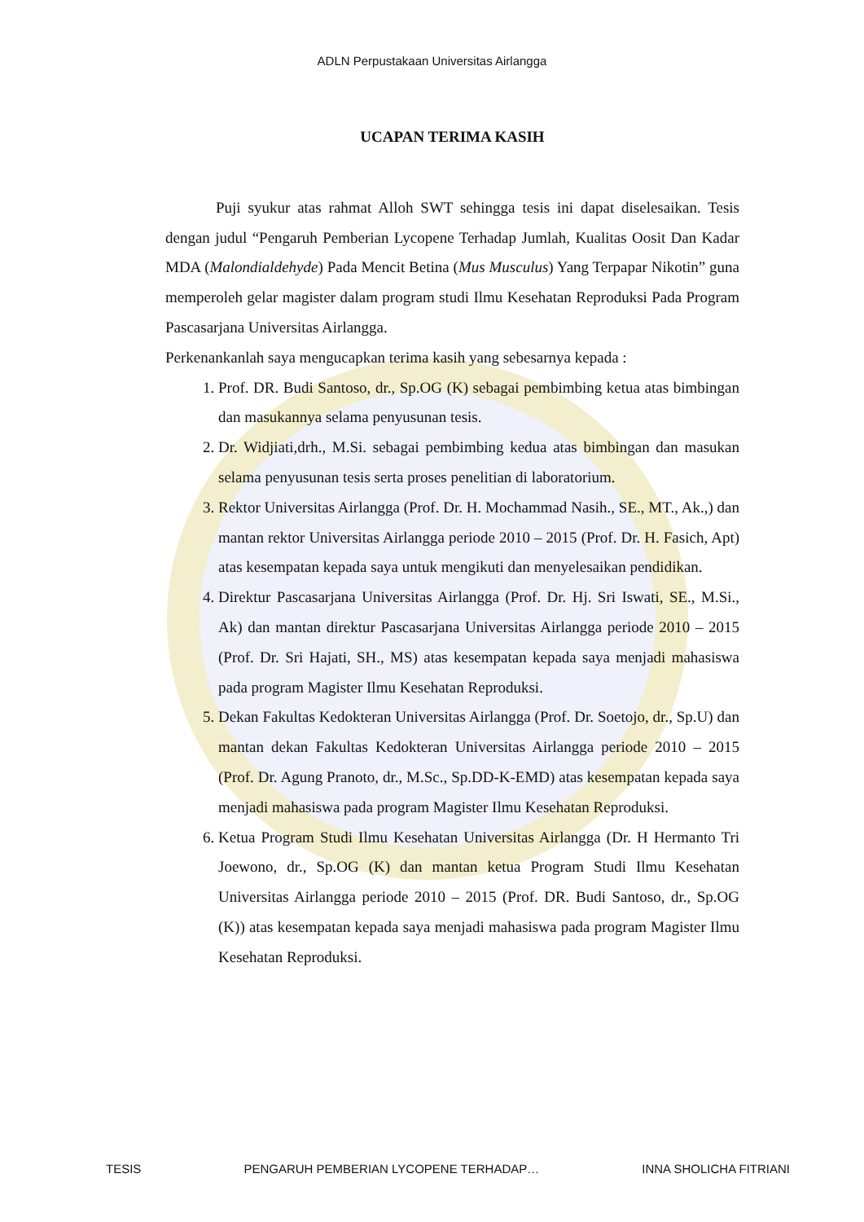ADLN Perpustakaan Universitas Airlangga
UCAPAN TERIMA KASIH
Puji syukur atas rahmat Alloh SWT sehingga tesis ini dapat diselesaikan. Tesis dengan judul “Pengaruh Pemberian Lycopene Terhadap Jumlah, Kualitas Oosit Dan Kadar MDA (Malondialdehyde) Pada Mencit Betina (Mus Musculus) Yang Terpapar Nikotin” guna memperoleh gelar magister dalam program studi Ilmu Kesehatan Reproduksi Pada Program Pascasarjana Universitas Airlangga.
Perkenankanlah saya mengucapkan terima kasih yang sebesarnya kepada :
1. Prof. DR. Budi Santoso, dr., Sp.OG (K) sebagai pembimbing ketua atas bimbingan dan masukannya selama penyusunan tesis.
2. Dr. Widjiati,drh., M.Si. sebagai pembimbing kedua atas bimbingan dan masukan selama penyusunan tesis serta proses penelitian di laboratorium.
3. Rektor Universitas Airlangga (Prof. Dr. H. Mochammad Nasih., SE., MT., Ak.,) dan mantan rektor Universitas Airlangga periode 2010 – 2015 (Prof. Dr. H. Fasich, Apt) atas kesempatan kepada saya untuk mengikuti dan menyelesaikan pendidikan.
4. Direktur Pascasarjana Universitas Airlangga (Prof. Dr. Hj. Sri Iswati, SE., M.Si., Ak) dan mantan direktur Pascasarjana Universitas Airlangga periode 2010 – 2015 (Prof. Dr. Sri Hajati, SH., MS) atas kesempatan kepada saya menjadi mahasiswa pada program Magister Ilmu Kesehatan Reproduksi.
5. Dekan Fakultas Kedokteran Universitas Airlangga (Prof. Dr. Soetojo, dr., Sp.U) dan mantan dekan Fakultas Kedokteran Universitas Airlangga periode 2010 – 2015 (Prof. Dr. Agung Pranoto, dr., M.Sc., Sp.DD-K-EMD) atas kesempatan kepada saya menjadi mahasiswa pada program Magister Ilmu Kesehatan Reproduksi.
6. Ketua Program Studi Ilmu Kesehatan Universitas Airlangga (Dr. H Hermanto Tri Joewono, dr., Sp.OG (K) dan mantan ketua Program Studi Ilmu Kesehatan Universitas Airlangga periode 2010 – 2015 (Prof. DR. Budi Santoso, dr., Sp.OG (K)) atas kesempatan kepada saya menjadi mahasiswa pada program Magister Ilmu Kesehatan Reproduksi.
TESIS PENGARUH PEMBERIAN LYCOPENE TERHADAP… INNA SHOLICHA FITRIANI